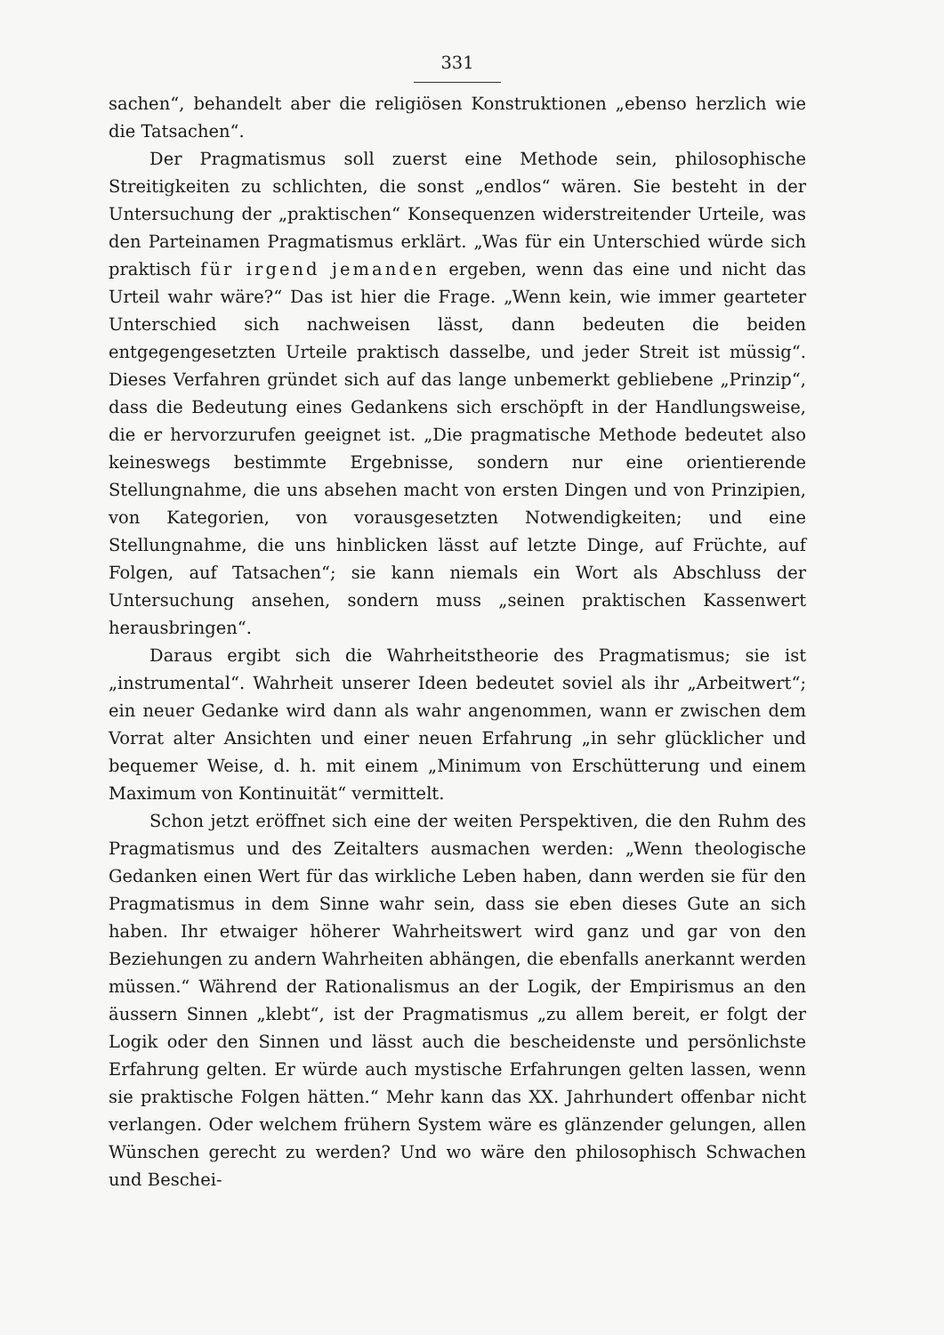331
sachen“, behandelt aber die religiösen Konstruktionen „ebenso herzlich wie die Tatsachen“.
Der Pragmatismus soll zuerst eine Methode sein, philosophische Streitigkeiten zu schlichten, die sonst „endlos“ wären. Sie besteht in der Untersuchung der „praktischen“ Konsequenzen widerstreitender Urteile, was den Parteinamen Pragmatismus erklärt. „Was für ein Unterschied würde sich praktisch für irgend jemanden ergeben, wenn das eine und nicht das Urteil wahr wäre?“ Das ist hier die Frage. „Wenn kein, wie immer gearteter Unterschied sich nachweisen lässt, dann bedeuten die beiden entgegengesetzten Urteile praktisch dasselbe, und jeder Streit ist müssig“. Dieses Verfahren gründet sich auf das lange unbemerkt gebliebene „Prinzip“, dass die Bedeutung eines Gedankens sich erschöpft in der Handlungsweise, die er hervorzurufen geeignet ist. „Die pragmatische Methode bedeutet also keineswegs bestimmte Ergebnisse, sondern nur eine orientierende Stellungnahme, die uns absehen macht von ersten Dingen und von Prinzipien, von Kategorien, von vorausgesetzten Notwendigkeiten; und eine Stellungnahme, die uns hinblicken lässt auf letzte Dinge, auf Früchte, auf Folgen, auf Tatsachen“; sie kann niemals ein Wort als Abschluss der Untersuchung ansehen, sondern muss „seinen praktischen Kassenwert herausbringen“.
Daraus ergibt sich die Wahrheitstheorie des Pragmatismus; sie ist „instrumental“. Wahrheit unserer Ideen bedeutet soviel als ihr „Arbeitwert“; ein neuer Gedanke wird dann als wahr angenommen, wann er zwischen dem Vorrat alter Ansichten und einer neuen Erfahrung „in sehr glücklicher und bequemer Weise, d. h. mit einem „Minimum von Erschütterung und einem Maximum von Kontinuität“ vermittelt.
Schon jetzt eröffnet sich eine der weiten Perspektiven, die den Ruhm des Pragmatismus und des Zeitalters ausmachen werden: „Wenn theologische Gedanken einen Wert für das wirkliche Leben haben, dann werden sie für den Pragmatismus in dem Sinne wahr sein, dass sie eben dieses Gute an sich haben. Ihr etwaiger höherer Wahrheitswert wird ganz und gar von den Beziehungen zu andern Wahrheiten abhängen, die ebenfalls anerkannt werden müssen.“ Während der Rationalismus an der Logik, der Empirismus an den äussern Sinnen „klebt“, ist der Pragmatismus „zu allem bereit, er folgt der Logik oder den Sinnen und lässt auch die bescheidenste und persönlichste Erfahrung gelten. Er würde auch mystische Erfahrungen gelten lassen, wenn sie praktische Folgen hätten.“ Mehr kann das XX. Jahrhundert offenbar nicht verlangen. Oder welchem frühern System wäre es glänzender gelungen, allen Wünschen gerecht zu werden? Und wo wäre den philosophisch Schwachen und Beschei-